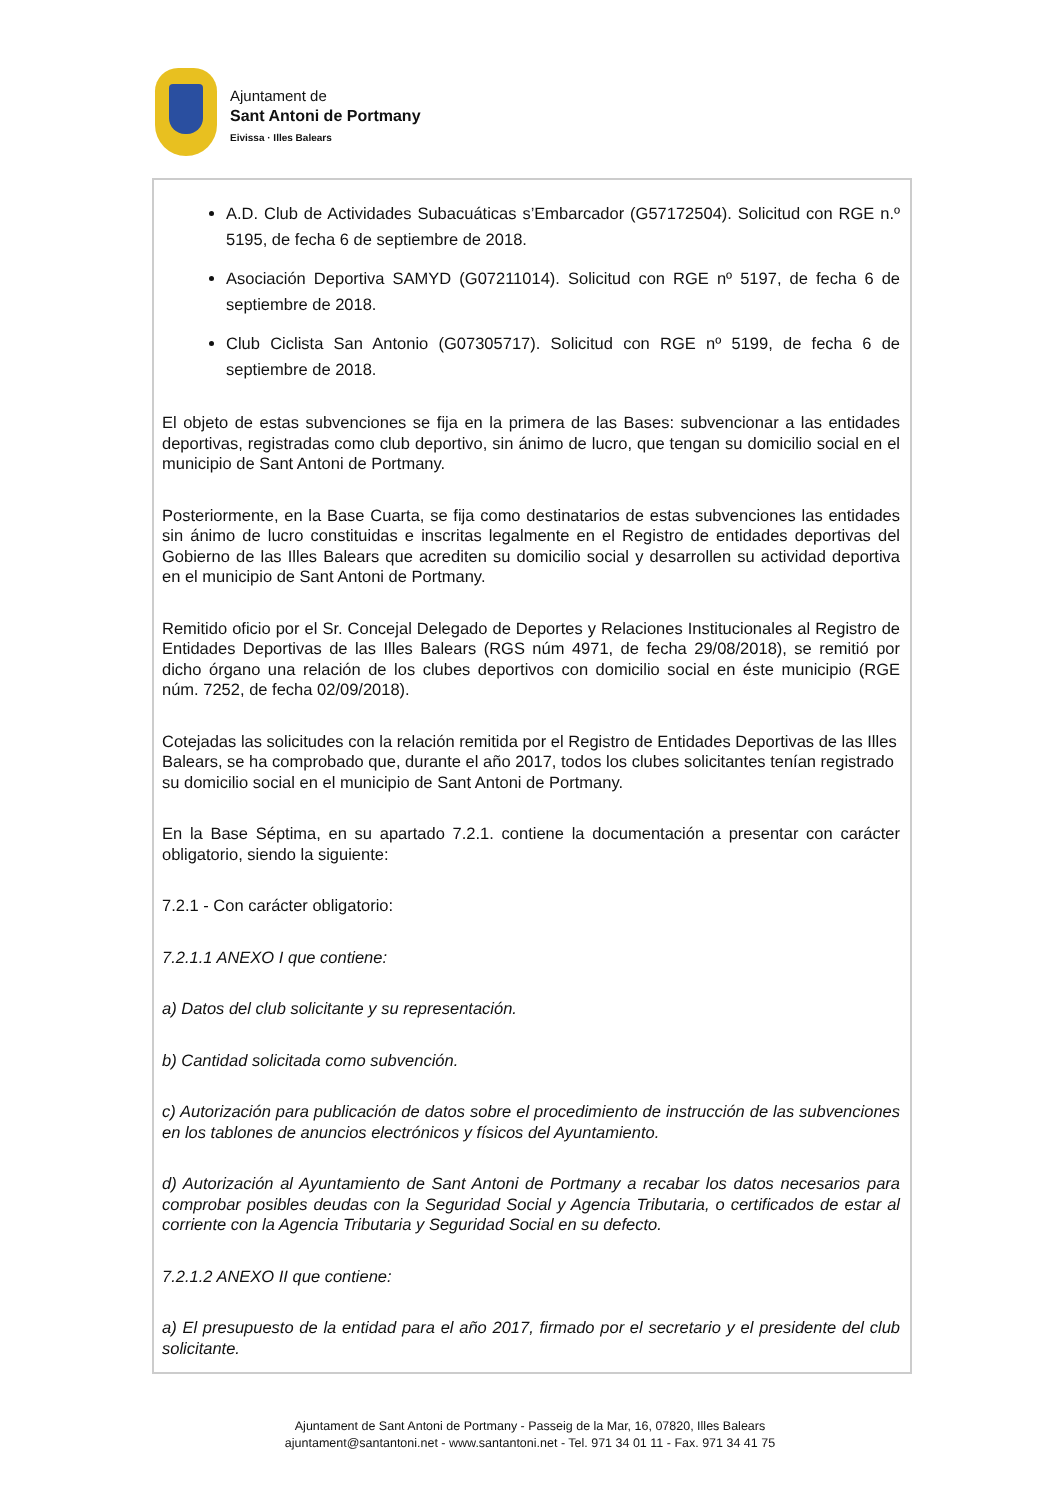Ajuntament de
Sant Antoni de Portmany
Eivissa · Illes Balears
A.D. Club de Actividades Subacuáticas s’Embarcador (G57172504). Solicitud con RGE n.º 5195, de fecha 6 de septiembre de 2018.
Asociación Deportiva SAMYD (G07211014). Solicitud con RGE nº 5197, de fecha 6 de septiembre de 2018.
Club Ciclista San Antonio (G07305717). Solicitud con RGE nº 5199, de fecha 6 de septiembre de 2018.
El objeto de estas subvenciones se fija en la primera de las Bases: subvencionar a las entidades deportivas, registradas como club deportivo, sin ánimo de lucro, que tengan su domicilio social en el municipio de Sant Antoni de Portmany.
Posteriormente, en la Base Cuarta, se fija como destinatarios de estas subvenciones las entidades sin ánimo de lucro constituidas e inscritas legalmente en el Registro de entidades deportivas del Gobierno de las Illes Balears que acrediten su domicilio social y desarrollen su actividad deportiva en el municipio de Sant Antoni de Portmany.
Remitido oficio por el Sr. Concejal Delegado de Deportes y Relaciones Institucionales al Registro de Entidades Deportivas de las Illes Balears (RGS núm 4971, de fecha 29/08/2018), se remitió por dicho órgano una relación de los clubes deportivos con domicilio social en éste municipio (RGE núm. 7252, de fecha 02/09/2018).
Cotejadas las solicitudes con la relación remitida por el Registro de Entidades Deportivas de las Illes Balears, se ha comprobado que, durante el año 2017, todos los clubes solicitantes tenían registrado su domicilio social en el municipio de Sant Antoni de Portmany.
En la Base Séptima, en su apartado 7.2.1. contiene la documentación a presentar con carácter obligatorio, siendo la siguiente:
7.2.1 - Con carácter obligatorio:
7.2.1.1 ANEXO I que contiene:
a) Datos del club solicitante y su representación.
b) Cantidad solicitada como subvención.
c) Autorización para publicación de datos sobre el procedimiento de instrucción de las subvenciones en los tablones de anuncios electrónicos y físicos del Ayuntamiento.
d) Autorización al Ayuntamiento de Sant Antoni de Portmany a recabar los datos necesarios para comprobar posibles deudas con la Seguridad Social y Agencia Tributaria, o certificados de estar al corriente con la Agencia Tributaria y Seguridad Social en su defecto.
7.2.1.2 ANEXO II que contiene:
a) El presupuesto de la entidad para el año 2017, firmado por el secretario y el presidente del club solicitante.
Ajuntament de Sant Antoni de Portmany - Passeig de la Mar, 16, 07820, Illes Balears
ajuntament@santantoni.net - www.santantoni.net - Tel. 971 34 01 11 - Fax. 971 34 41 75